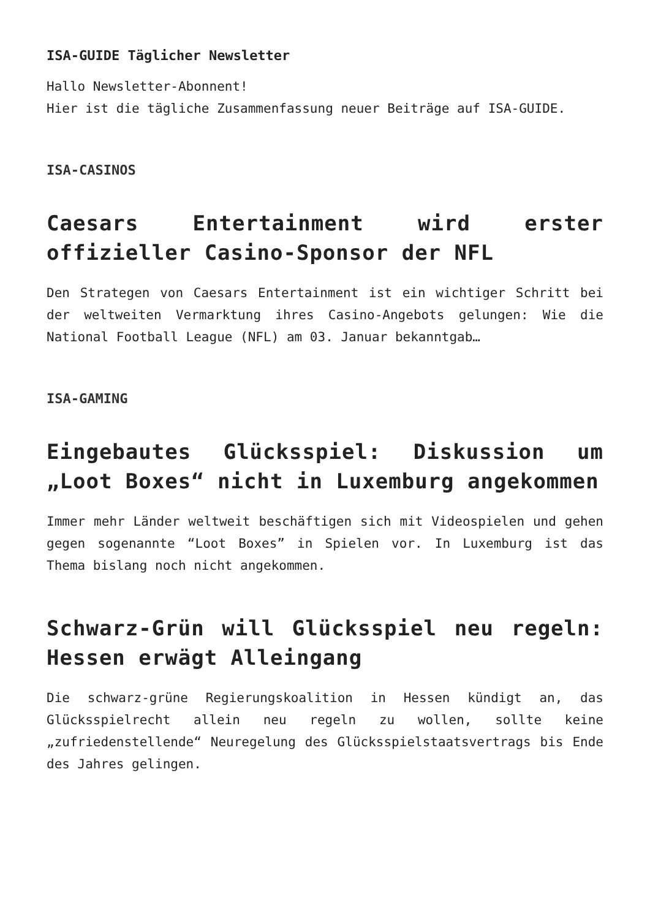ISA-GUIDE Täglicher Newsletter
Hallo Newsletter-Abonnent!
Hier ist die tägliche Zusammenfassung neuer Beiträge auf ISA-GUIDE.
ISA-CASINOS
Caesars Entertainment wird erster offizieller Casino-Sponsor der NFL
Den Strategen von Caesars Entertainment ist ein wichtiger Schritt bei der weltweiten Vermarktung ihres Casino-Angebots gelungen: Wie die National Football League (NFL) am 03. Januar bekanntgab…
ISA-GAMING
Eingebautes Glücksspiel: Diskussion um „Loot Boxes“ nicht in Luxemburg angekommen
Immer mehr Länder weltweit beschäftigen sich mit Videospielen und gehen gegen sogenannte “Loot Boxes” in Spielen vor. In Luxemburg ist das Thema bislang noch nicht angekommen.
Schwarz-Grün will Glücksspiel neu regeln: Hessen erwägt Alleingang
Die schwarz-grüne Regierungskoalition in Hessen kündigt an, das Glücksspielrecht allein neu regeln zu wollen, sollte keine „zufriedenstellende“ Neuregelung des Glücksspielstaatsvertrags bis Ende des Jahres gelingen.